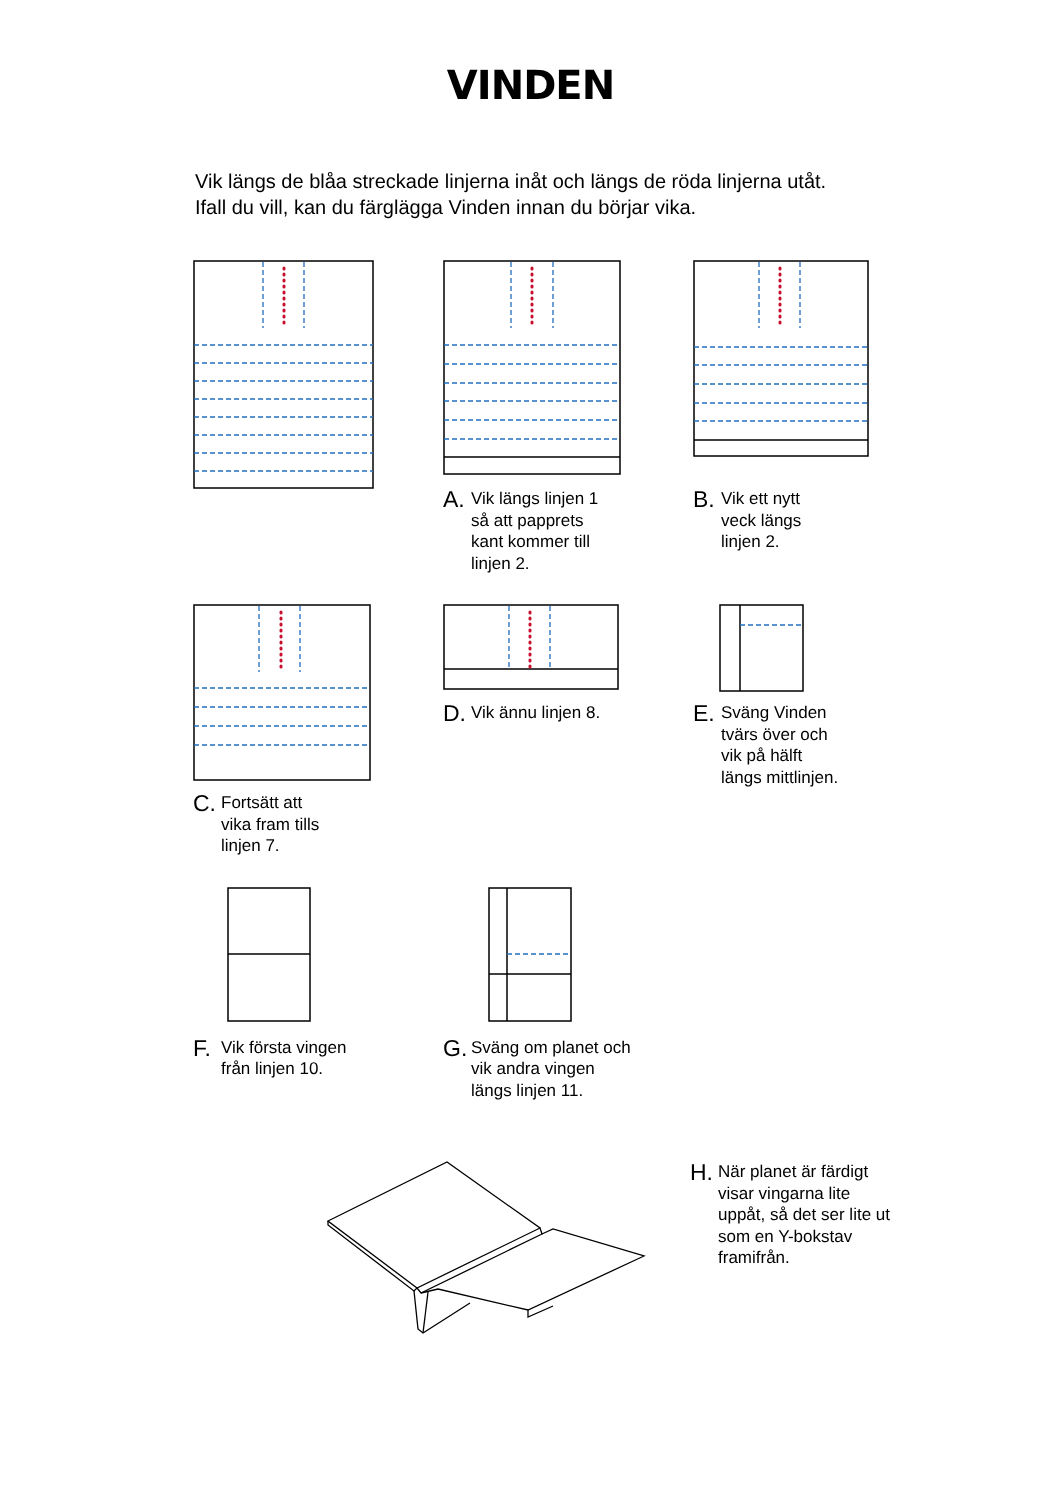VINDEN
Vik längs de blåa streckade linjerna inåt och längs de röda linjerna utåt. Ifall du vill, kan du färglägga Vinden innan du börjar vika.
A. Vik längs linjen 1
så att papprets
kant kommer till
linjen 2.
B. Vik ett nytt
veck längs
linjen 2.
C. Fortsätt att
vika fram tills
linjen 7.
D. Vik ännu linjen 8.
E. Sväng Vinden
tvärs över och
vik på hälft
längs mittlinjen.
F. Vik första vingen
från linjen 10.
G. Sväng om planet och
vik andra vingen
längs linjen 11.
H. När planet är färdigt
visar vingarna lite
uppåt, så det ser lite ut
som en Y-bokstav
framifrån.